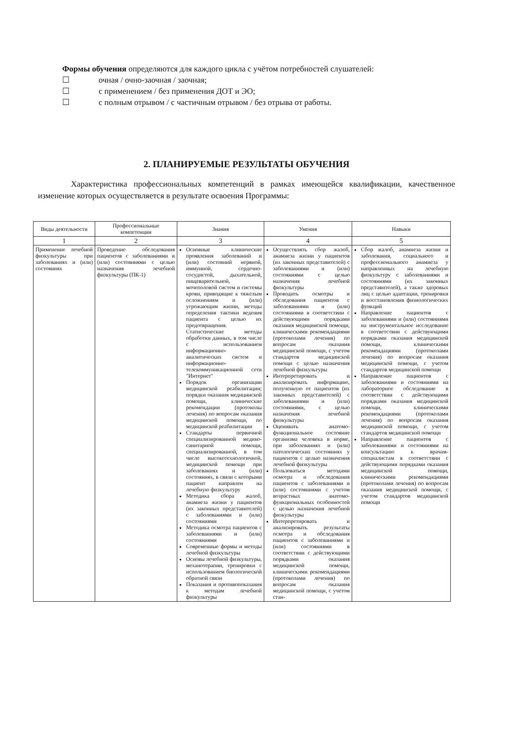Формы обучения определяются для каждого цикла с учётом потребностей слушателей:
☐ очная / очно-заочная / заочная;
☐ с применением / без применения ДОТ и ЭО;
☐ с полным отрывом / с частичным отрывом / без отрыва от работы.
2. ПЛАНИРУЕМЫЕ РЕЗУЛЬТАТЫ ОБУЧЕНИЯ
Характеристика профессиональных компетенций в рамках имеющейся квалификации, качественное изменение которых осуществляется в результате освоения Программы:
| Виды деятельности | Профессиональные компетенции | Знания | Умения | Навыки |
| --- | --- | --- | --- | --- |
| 1 | 2 | 3 | 4 | 5 |
| Применение лечебной физкультуры при заболеваниях и (или) состояниях | Проведение обследования пациентов с заболеваниями и (или) состояниями с целью назначения лечебной физкультуры (ПК-1) | Основные клинические проявления заболеваний и (или) состояний нервной, иммунной, сердечно-сосудистой, дыхательной, пищеварительной, мочеполовой систем и системы крови, приводящие к тяжелым осложнениям и (или) угрожающим жизни, методы определения тактики ведения пациента с целью их предотвращения. Статистические методы обработки данных, в том числе с использованием информационно-аналитических систем и информационно-телекоммуникационной сети "Интернет" Порядок организации медицинской реабилитации; порядки оказания медицинской помощи, клинические рекомендации (протоколы лечения) по вопросам оказания медицинской помощи, по медицинской реабилитации Стандарты первичной специализированной медико-санитарной помощи, специализированной, в том числе высокотехнологичной, медицинской помощи при заболеваниях и (или) состояниях, в связи с которыми пациент направлен на лечебную физкультуру Методика сбора жалоб, анамнеза жизни у пациентов (их законных представителей) с заболеваниями и (или) состояниями Методика осмотра пациентов с заболеваниями и (или) состояниями Современные формы и методы лечебной физкультуры Основы лечебной физкультуры, механотерапии, тренировки с использованием биологической обратной связи Показания и противопоказания к методам лечебной физкультуры | Осуществлять сбор жалоб, анамнеза жизни у пациентов (их законных представителей) с заболеваниями и (или) состояниями с целью назначения лечебной физкультуры Проводить осмотры и обследования пациентов с заболеваниями и (или) состояниями в соответствии с действующими порядками оказания медицинской помощи, клиническими рекомендациями (протоколами лечения) по вопросам оказания медицинской помощи, с учетом стандартов медицинской помощи с целью назначения лечебной физкультуры Интерпретировать и анализировать информацию, полученную от пациентов (их законных представителей) с заболеваниями и (или) состояниями, с целью назначения лечебной физкультуры Оценивать анатомо-функциональное состояние организма человека в норме, при заболеваниях и (или) патологических состояниях у пациентов с целью назначения лечебной физкультуры Пользоваться методами осмотра и обследования пациентов с заболеваниями и (или) состояниями с учетом возрастных анатомо-функциональных особенностей с целью назначения лечебной физкультуры Интерпретировать и анализировать результаты осмотра и обследования пациентов с заболеваниями и (или) состояниями в соответствии с действующими порядками оказания медицинской помощи, клиническими рекомендациями (протоколами лечения) по вопросам оказания медицинской помощи, с учетом стан- | Сбор жалоб, анамнеза жизни и заболевания, социального и профессионального анамнеза у направленных на лечебную физкультуру с заболеваниями и состояниями (их законных представителей), а также здоровых лиц с целью адаптации, тренировки и восстановления физиологических функций Направление пациентов с заболеваниями и (или) состояниями на инструментальное исследование в соответствии с действующими порядками оказания медицинской помощи, клиническими рекомендациями (протоколами лечения) по вопросам оказания медицинской помощи, с учетом стандартов медицинской помощи Направление пациентов с заболеваниями и состояниями на лабораторное обследование в соответствии с действующими порядками оказания медицинской помощи, клиническими рекомендациями (протоколами лечения) по вопросам оказания медицинской помощи, с учетом стандартов медицинской помощи Направление пациентов с заболеваниями и состояниями на консультацию к врачам-специалистам в соответствии с действующими порядками оказания медицинской помощи, клиническими рекомендациями (протоколами лечения) по вопросам оказания медицинской помощи, с учетом стандартов медицинской помощи |